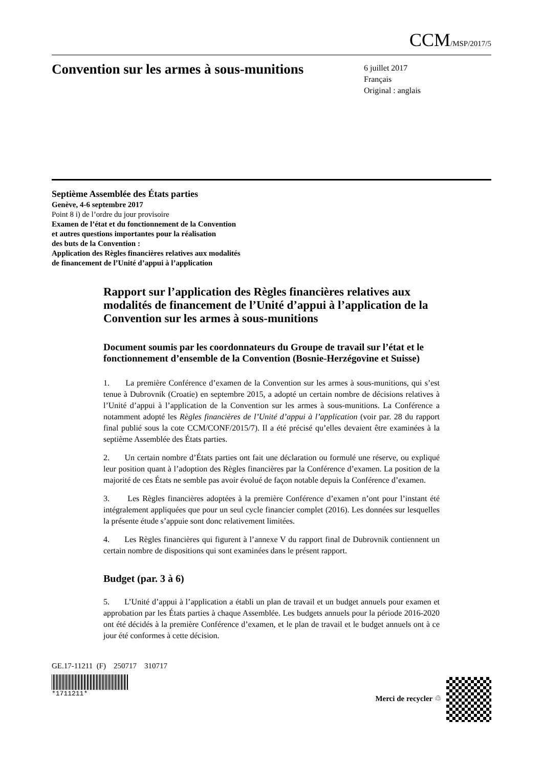CCM/MSP/2017/5
Convention sur les armes à sous-munitions
6 juillet 2017
Français
Original : anglais
Septième Assemblée des États parties
Genève, 4-6 septembre 2017
Point 8 i) de l’ordre du jour provisoire
Examen de l’état et du fonctionnement de la Convention
et autres questions importantes pour la réalisation
des buts de la Convention :
Application des Règles financières relatives aux modalités
de financement de l’Unité d’appui à l’application
Rapport sur l’application des Règles financières relatives aux modalités de financement de l’Unité d’appui à l’application de la Convention sur les armes à sous-munitions
Document soumis par les coordonnateurs du Groupe de travail sur l’état et le fonctionnement d’ensemble de la Convention (Bosnie-Herzégovine et Suisse)
1. La première Conférence d’examen de la Convention sur les armes à sous-munitions, qui s’est tenue à Dubrovnik (Croatie) en septembre 2015, a adopté un certain nombre de décisions relatives à l’Unité d’appui à l’application de la Convention sur les armes à sous-munitions. La Conférence a notamment adopté les Règles financières de l’Unité d’appui à l’application (voir par. 28 du rapport final publié sous la cote CCM/CONF/2015/7). Il a été précisé qu’elles devaient être examinées à la septième Assemblée des États parties.
2. Un certain nombre d’États parties ont fait une déclaration ou formulé une réserve, ou expliqué leur position quant à l’adoption des Règles financières par la Conférence d’examen. La position de la majorité de ces États ne semble pas avoir évolué de façon notable depuis la Conférence d’examen.
3. Les Règles financières adoptées à la première Conférence d’examen n’ont pour l’instant été intégralement appliquées que pour un seul cycle financier complet (2016). Les données sur lesquelles la présente étude s’appuie sont donc relativement limitées.
4. Les Règles financières qui figurent à l’annexe V du rapport final de Dubrovnik contiennent un certain nombre de dispositions qui sont examinées dans le présent rapport.
Budget (par. 3 à 6)
5. L’Unité d’appui à l’application a établi un plan de travail et un budget annuels pour examen et approbation par les États parties à chaque Assemblée. Les budgets annuels pour la période 2016-2020 ont été décidés à la première Conférence d’examen, et le plan de travail et le budget annuels ont à ce jour été conformes à cette décision.
GE.17-11211 (F) 250717 310717
*1711211*
Merci de recycler ♲